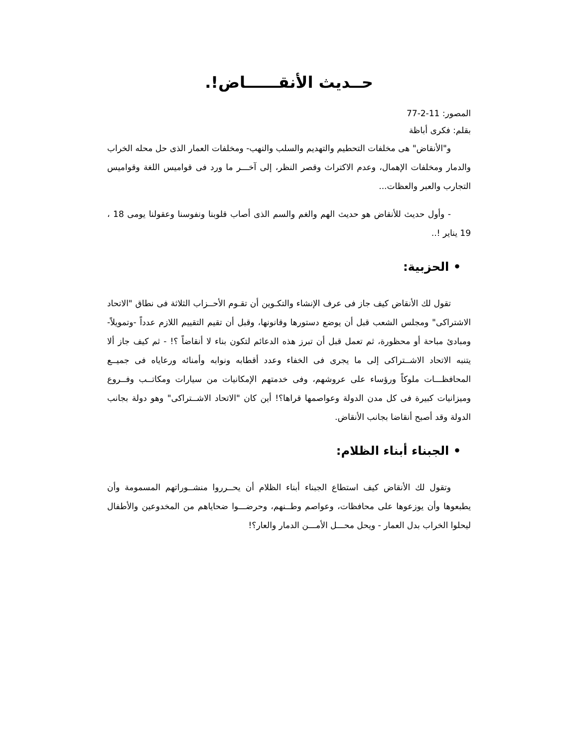حــديث الأنقــــــاض!.
المصور: 11-2-77
بقلم: فكرى أباظة
و"الأنقاض" هى مخلفات التحطيم والتهديم والسلب والنهب- ومخلفات العمار الذى حل محله الخراب والدمار ومخلفات الإهمال، وعدم الاكتراث وقصر النظر، إلى آخـــر ما ورد فى قواميس اللغة وقواميس التجارب والعبر والعظات...
- وأول حديث للأنقاض هو حديث الهم والغم والسم الذى أصاب قلوبنا ونفوسنا وعقولنا يومى 18 ، 19 يناير !..
• الحزبية:
تقول لك الأنقاض كيف جاز فى عرف الإنشاء والتكـوين أن تقـوم الأحــزاب الثلاثة فى نطاق "الاتحاد الاشتراكى" ومجلس الشعب قبل أن يوضع دستورها وقانونها، وقبل أن تقيم التقييم اللازم عدداً -وتمويلاً- ومبادئ مباحة أو محظورة، ثم تعمل قبل أن تبرز هذه الدعائم لتكون بناء لا أنقاضاً ؟! - ثم كيف جاز ألا يتنبه الاتحاد الاشــتراكى إلى ما يجرى فى الخفاء وعدد أقطابه ونوابه وأمنائه ورعاياه فى جميــع المحافظـــات ملوكاً ورؤساء على عروشهم، وفى خدمتهم الإمكانيات من سيارات ومكاتــب وفــروع وميزانيات كبيرة فى كل مدن الدولة وعواصمها قراها؟! أين كان "الاتحاد الاشــتراكى" وهو دولة بجانب الدولة وقد أصبح أنقاضا بجانب الأنقاض.
• الجبناء أبناء الظلام:
وتقول لك الأنقاض كيف استطاع الجبناء أبناء الظلام أن يحــرروا منشــوراتهم المسمومة وأن يطبعوها وأن يوزعوها على محافظات، وعواصم وطــنهم، وحرضـــوا ضحاياهم من المخدوعين والأطفال ليحلوا الخراب بدل العمار - ويحل محـــل الأمـــن الدمار والعار؟!